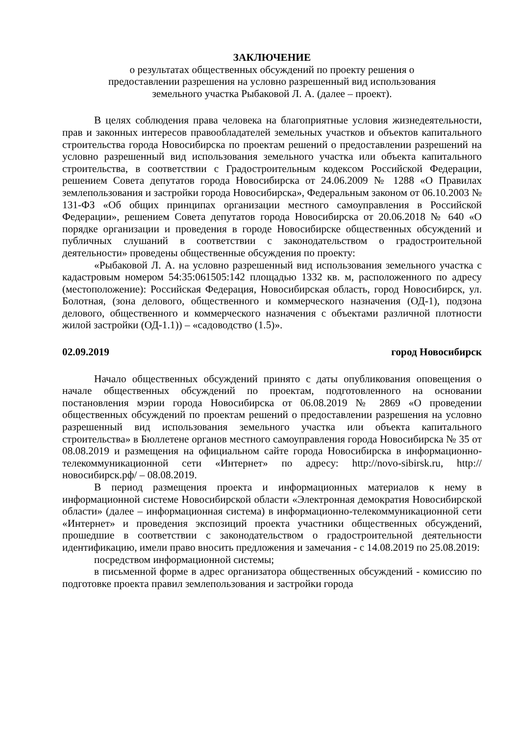ЗАКЛЮЧЕНИЕ
о результатах общественных обсуждений по проекту решения о
предоставлении разрешения на условно разрешенный вид использования
земельного участка Рыбаковой Л. А. (далее – проект).
В целях соблюдения права человека на благоприятные условия жизнедеятельности, прав и законных интересов правообладателей земельных участков и объектов капитального строительства города Новосибирска по проектам решений о предоставлении разрешений на условно разрешенный вид использования земельного участка или объекта капитального строительства, в соответствии с Градостроительным кодексом Российской Федерации, решением Совета депутатов города Новосибирска от 24.06.2009 № 1288 «О Правилах землепользования и застройки города Новосибирска», Федеральным законом от 06.10.2003 № 131-ФЗ «Об общих принципах организации местного самоуправления в Российской Федерации», решением Совета депутатов города Новосибирска от 20.06.2018 № 640 «О порядке организации и проведения в городе Новосибирске общественных обсуждений и публичных слушаний в соответствии с законодательством о градостроительной деятельности» проведены общественные обсуждения по проекту:
«Рыбаковой Л. А. на условно разрешенный вид использования земельного участка с кадастровым номером 54:35:061505:142 площадью 1332 кв. м, расположенного по адресу (местоположение): Российская Федерация, Новосибирская область, город Новосибирск, ул. Болотная, (зона делового, общественного и коммерческого назначения (ОД-1), подзона делового, общественного и коммерческого назначения с объектами различной плотности жилой застройки (ОД-1.1)) – «садоводство (1.5)».
02.09.2019 город Новосибирск
Начало общественных обсуждений принято с даты опубликования оповещения о начале общественных обсуждений по проектам, подготовленного на основании постановления мэрии города Новосибирска от 06.08.2019 № 2869 «О проведении общественных обсуждений по проектам решений о предоставлении разрешения на условно разрешенный вид использования земельного участка или объекта капитального строительства» в Бюллетене органов местного самоуправления города Новосибирска № 35 от 08.08.2019 и размещения на официальном сайте города Новосибирска в информационно-телекоммуникационной сети «Интернет» по адресу: http://novo-sibirsk.ru, http://новосибирск.рф/ – 08.08.2019.
В период размещения проекта и информационных материалов к нему в информационной системе Новосибирской области «Электронная демократия Новосибирской области» (далее – информационная система) в информационно-телекоммуникационной сети «Интернет» и проведения экспозиций проекта участники общественных обсуждений, прошедшие в соответствии с законодательством о градостроительной деятельности идентификацию, имели право вносить предложения и замечания - с 14.08.2019 по 25.08.2019:
посредством информационной системы;
в письменной форме в адрес организатора общественных обсуждений - комиссию по подготовке проекта правил землепользования и застройки города